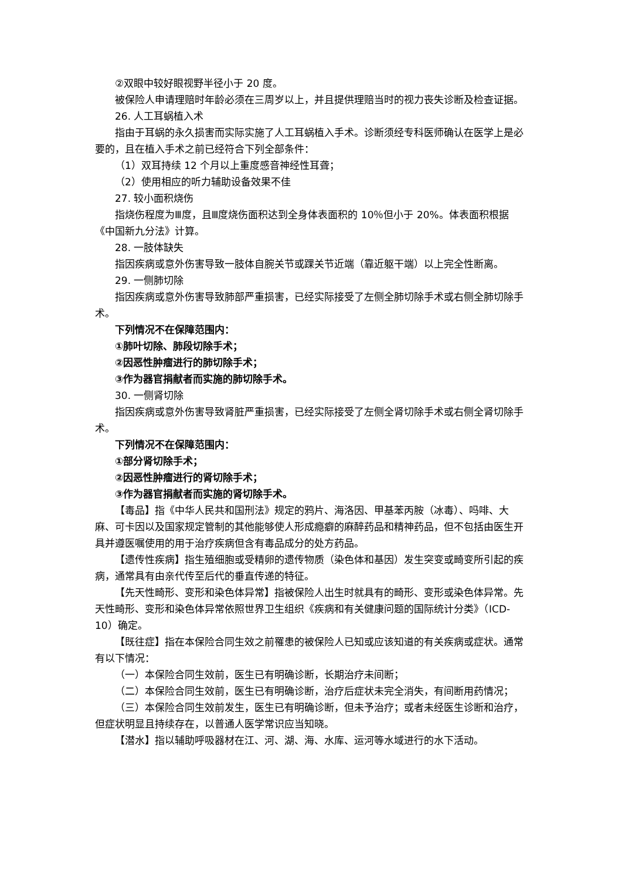②双眼中较好眼视野半径小于 20 度。
被保险人申请理赔时年龄必须在三周岁以上，并且提供理赔当时的视力丧失诊断及检查证据。
26. 人工耳蜗植入术
指由于耳蜗的永久损害而实际实施了人工耳蜗植入手术。诊断须经专科医师确认在医学上是必要的，且在植入手术之前已经符合下列全部条件：
（1）双耳持续 12 个月以上重度感音神经性耳聋；
（2）使用相应的听力辅助设备效果不佳
27. 较小面积烧伤
指烧伤程度为Ⅲ度，且Ⅲ度烧伤面积达到全身体表面积的 10％但小于 20%。体表面积根据《中国新九分法》计算。
28. 一肢体缺失
指因疾病或意外伤害导致一肢体自腕关节或踝关节近端（靠近躯干端）以上完全性断离。
29. 一侧肺切除
指因疾病或意外伤害导致肺部严重损害，已经实际接受了左侧全肺切除手术或右侧全肺切除手术。
下列情况不在保障范围内：
①肺叶切除、肺段切除手术；
②因恶性肿瘤进行的肺切除手术；
③作为器官捐献者而实施的肺切除手术。
30. 一侧肾切除
指因疾病或意外伤害导致肾脏严重损害，已经实际接受了左侧全肾切除手术或右侧全肾切除手术。
下列情况不在保障范围内：
①部分肾切除手术；
②因恶性肿瘤进行的肾切除手术；
③作为器官捐献者而实施的肾切除手术。
【毒品】指《中华人民共和国刑法》规定的鸦片、海洛因、甲基苯丙胺（冰毒）、吗啡、大麻、可卡因以及国家规定管制的其他能够使人形成瘾癖的麻醉药品和精神药品，但不包括由医生开具并遵医嘱使用的用于治疗疾病但含有毒品成分的处方药品。
【遗传性疾病】指生殖细胞或受精卵的遗传物质（染色体和基因）发生突变或畸变所引起的疾病，通常具有由亲代传至后代的垂直传递的特征。
【先天性畸形、变形和染色体异常】指被保险人出生时就具有的畸形、变形或染色体异常。先天性畸形、变形和染色体异常依照世界卫生组织《疾病和有关健康问题的国际统计分类》（ICD-10）确定。
【既往症】指在本保险合同生效之前罹患的被保险人已知或应该知道的有关疾病或症状。通常有以下情况：
（一）本保险合同生效前，医生已有明确诊断，长期治疗未间断；
（二）本保险合同生效前，医生已有明确诊断，治疗后症状未完全消失，有间断用药情况；
（三）本保险合同生效前发生，医生已有明确诊断，但未予治疗；或者未经医生诊断和治疗，但症状明显且持续存在，以普通人医学常识应当知晓。
【潜水】指以辅助呼吸器材在江、河、湖、海、水库、运河等水域进行的水下活动。